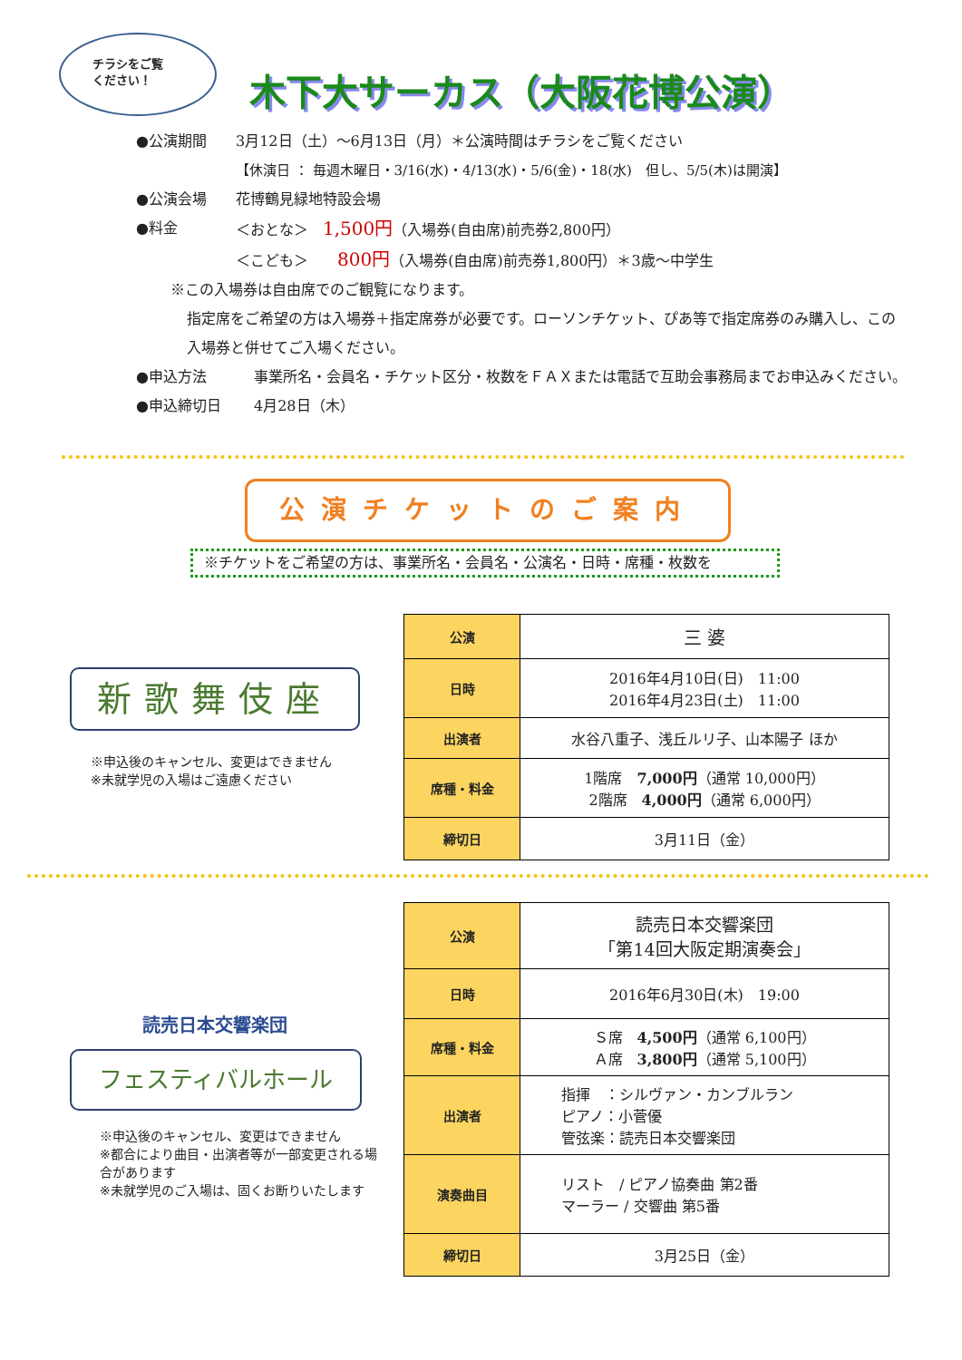チラシをご覧
ください！
木下大サーカス（大阪花博公演）
●公演期間 3月12日（土）～6月13日（月）＊公演時間はチラシをご覧ください
【休演日 ： 毎週木曜日・3/16(水)・4/13(水)・5/6(金)・18(水)　但し、5/5(木)は開演】
●公演会場 花博鶴見緑地特設会場
●料金 ＜おとな＞　1,500円（入場券(自由席)前売券2,800円）
＜こども＞　　800円（入場券(自由席)前売券1,800円）＊3歳～中学生
※この入場券は自由席でのご観覧になります。
指定席をご希望の方は入場券＋指定席券が必要です。ローソンチケット、ぴあ等で指定席券のみ購入し、この入場券と併せてご入場ください。
●申込方法 事業所名・会員名・チケット区分・枚数をＦＡＸまたは電話で互助会事務局までお申込みください。
●申込締切日 4月28日（木）
公演チケットのご案内
※チケットをご希望の方は、事業所名・会員名・公演名・日時・席種・枚数を
| 公演 | 三 婆 |
| 日時 | 2016年4月10日(日) 11:00 2016年4月23日(土) 11:00 |
| 出演者 | 水谷八重子、浅丘ルリ子、山本陽子 ほか |
| 席種・料金 | 1階席 7,000円 （通常 10,000円） 2階席 4,000円 （通常 6,000円） |
| 締切日 | 3月11日（金） |
新歌舞伎座
※申込後のキャンセル、変更はできません
※未就学児の入場はご遠慮ください
| 公演 | 読売日本交響楽団 「第14回大阪定期演奏会」 |
| 日時 | 2016年6月30日(木) 19:00 |
| 席種・料金 | Ｓ席 4,500円 （通常 6,100円） Ａ席 3,800円 （通常 5,100円） |
| 出演者 | 指揮 ：シルヴァン・カンブルラン ピアノ：小菅優 管弦楽：読売日本交響楽団 |
| 演奏曲目 | リスト / ピアノ協奏曲 第2番 マーラー / 交響曲 第5番 |
| 締切日 | 3月25日（金） |
読売日本交響楽団
フェスティバルホール
※申込後のキャンセル、変更はできません
※都合により曲目・出演者等が一部変更される場合があります
※未就学児のご入場は、固くお断りいたします